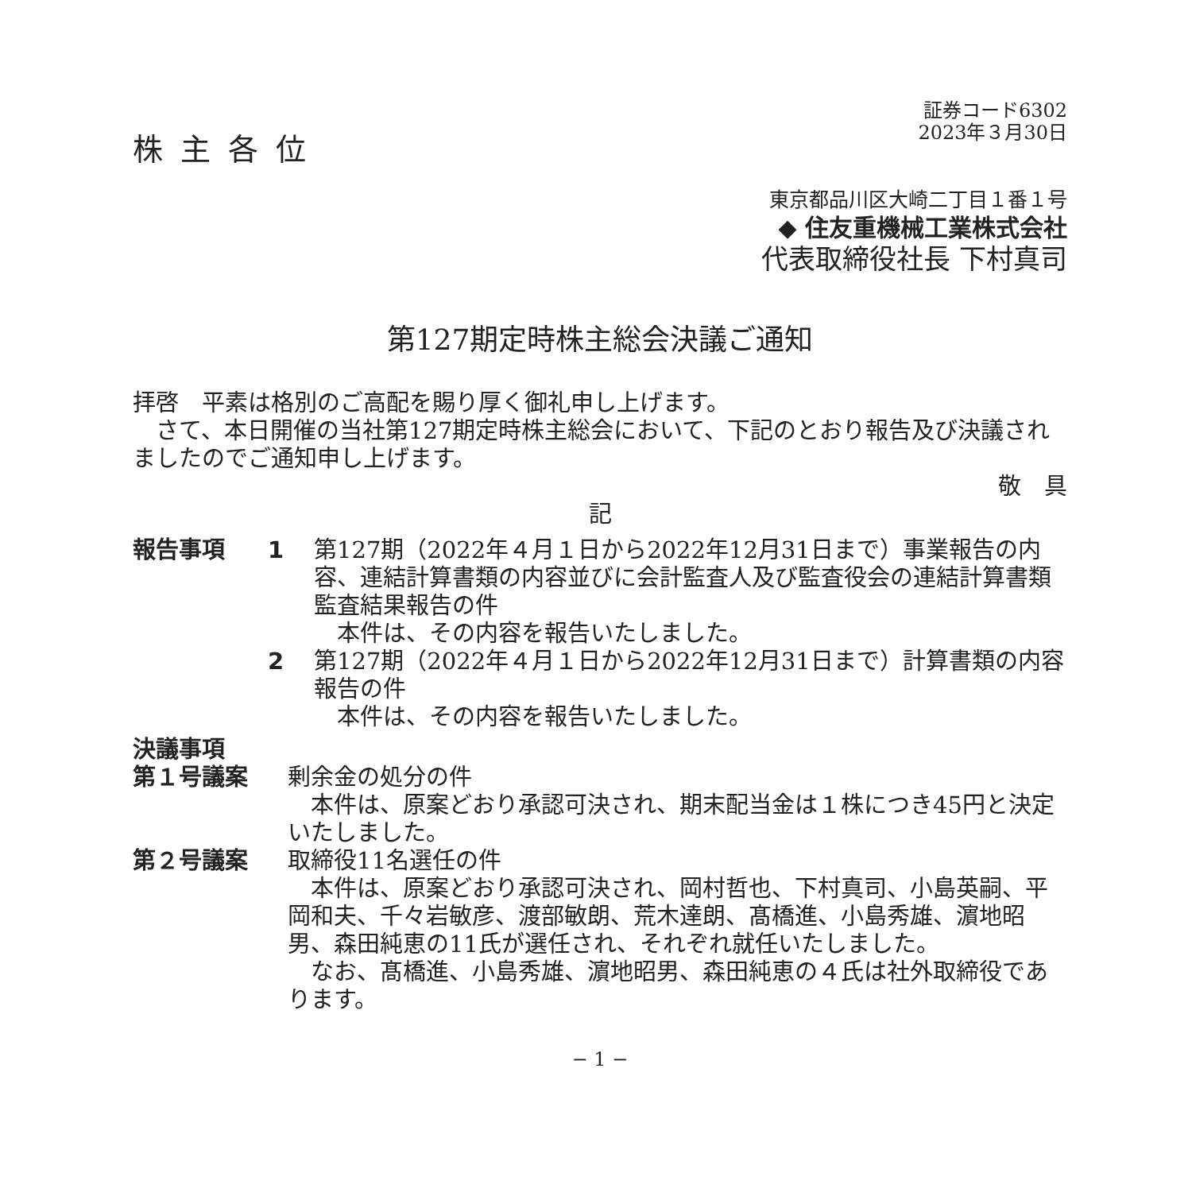証券コード6302
2023年３月30日
株主各位
東京都品川区大崎二丁目１番１号
◆ 住友重機械工業株式会社
代表取締役社長 下村真司
第127期定時株主総会決議ご通知
拝啓　平素は格別のご高配を賜り厚く御礼申し上げます。
　さて、本日開催の当社第127期定時株主総会において、下記のとおり報告及び決議されましたのでご通知申し上げます。
敬　具
記
報告事項 1 第127期（2022年４月１日から2022年12月31日まで）事業報告の内容、連結計算書類の内容並びに会計監査人及び監査役会の連結計算書類監査結果報告の件
　本件は、その内容を報告いたしました。
2 第127期（2022年４月１日から2022年12月31日まで）計算書類の内容報告の件
　本件は、その内容を報告いたしました。
決議事項
第１号議案 剰余金の処分の件
　本件は、原案どおり承認可決され、期末配当金は１株につき45円と決定いたしました。
第２号議案 取締役11名選任の件
　本件は、原案どおり承認可決され、岡村哲也、下村真司、小島英嗣、平岡和夫、千々岩敏彦、渡部敏朗、荒木達朗、髙橋進、小島秀雄、濵地昭男、森田純恵の11氏が選任され、それぞれ就任いたしました。
　なお、髙橋進、小島秀雄、濵地昭男、森田純恵の４氏は社外取締役であります。
− 1 −